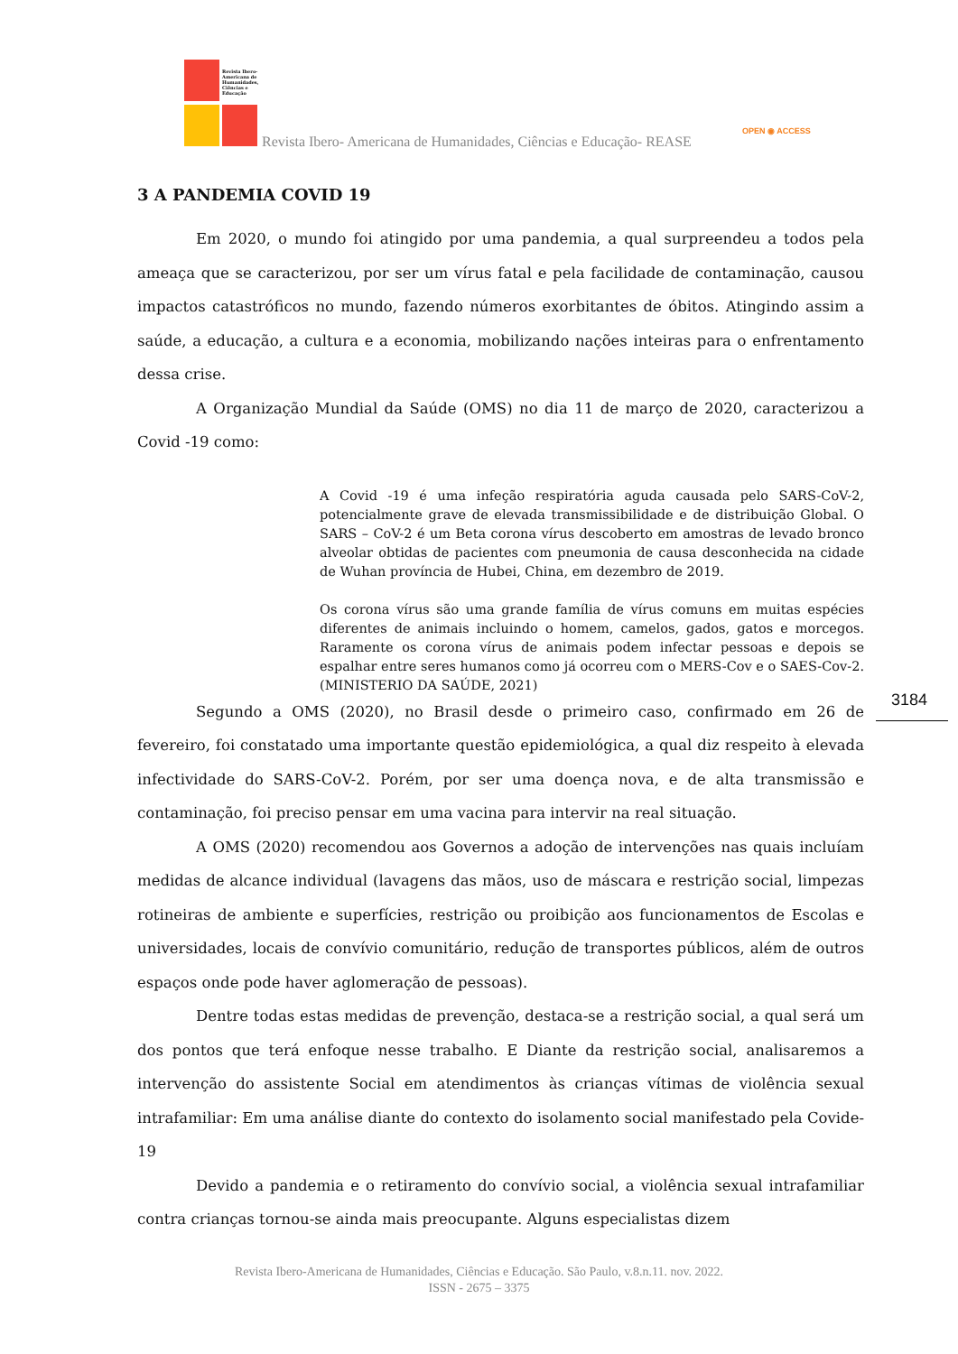Revista Ibero-Americana de Humanidades, Ciências e Educação
Revista Ibero- Americana de Humanidades, Ciências e Educação- REASE
OPEN ◉ ACCESS
3 A PANDEMIA COVID 19
Em 2020, o mundo foi atingido por uma pandemia, a qual surpreendeu a todos pela ameaça que se caracterizou, por ser um vírus fatal e pela facilidade de contaminação, causou impactos catastróficos no mundo, fazendo números exorbitantes de óbitos. Atingindo assim a saúde, a educação, a cultura e a economia, mobilizando nações inteiras para o enfrentamento dessa crise.
A Organização Mundial da Saúde (OMS) no dia 11 de março de 2020, caracterizou a Covid -19 como:
A Covid -19 é uma infeção respiratória aguda causada pelo SARS-CoV-2, potencialmente grave de elevada transmissibilidade e de distribuição Global. O SARS – CoV-2 é um Beta corona vírus descoberto em amostras de levado bronco alveolar obtidas de pacientes com pneumonia de causa desconhecida na cidade de Wuhan província de Hubei, China, em dezembro de 2019.
Os corona vírus são uma grande família de vírus comuns em muitas espécies diferentes de animais incluindo o homem, camelos, gados, gatos e morcegos. Raramente os corona vírus de animais podem infectar pessoas e depois se espalhar entre seres humanos como já ocorreu com o MERS-Cov e o SAES-Cov-2. (MINISTERIO DA SAÚDE, 2021)
Segundo a OMS (2020), no Brasil desde o primeiro caso, confirmado em 26 de fevereiro, foi constatado uma importante questão epidemiológica, a qual diz respeito à elevada infectividade do SARS-CoV-2. Porém, por ser uma doença nova, e de alta transmissão e contaminação, foi preciso pensar em uma vacina para intervir na real situação.
A OMS (2020) recomendou aos Governos a adoção de intervenções nas quais incluíam medidas de alcance individual (lavagens das mãos, uso de máscara e restrição social, limpezas rotineiras de ambiente e superfícies, restrição ou proibição aos funcionamentos de Escolas e universidades, locais de convívio comunitário, redução de transportes públicos, além de outros espaços onde pode haver aglomeração de pessoas).
Dentre todas estas medidas de prevenção, destaca-se a restrição social, a qual será um dos pontos que terá enfoque nesse trabalho. E Diante da restrição social, analisaremos a intervenção do assistente Social em atendimentos às crianças vítimas de violência sexual intrafamiliar: Em uma análise diante do contexto do isolamento social manifestado pela Covide-19
Devido a pandemia e o retiramento do convívio social, a violência sexual intrafamiliar contra crianças tornou-se ainda mais preocupante. Alguns especialistas dizem
3184
Revista Ibero-Americana de Humanidades, Ciências e Educação. São Paulo, v.8.n.11. nov. 2022.
ISSN - 2675 – 3375